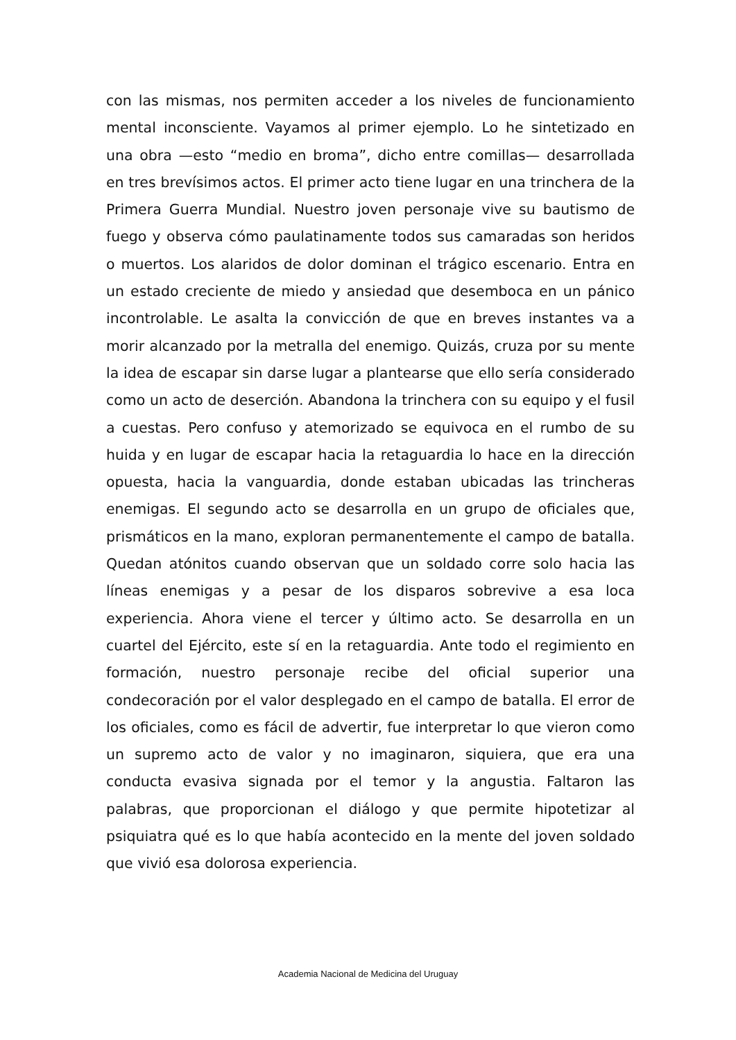con las mismas, nos permiten acceder a los niveles de funcionamiento mental inconsciente. Vayamos al primer ejemplo. Lo he sintetizado en una obra —esto “medio en broma”, dicho entre comillas— desarrollada en tres brevísimos actos. El primer acto tiene lugar en una trinchera de la Primera Guerra Mundial. Nuestro joven personaje vive su bautismo de fuego y observa cómo paulatinamente todos sus camaradas son heridos o muertos. Los alaridos de dolor dominan el trágico escenario. Entra en un estado creciente de miedo y ansiedad que desemboca en un pánico incontrolable. Le asalta la convicción de que en breves instantes va a morir alcanzado por la metralla del enemigo. Quizás, cruza por su mente la idea de escapar sin darse lugar a plantearse que ello sería considerado como un acto de deserción. Abandona la trinchera con su equipo y el fusil a cuestas. Pero confuso y atemorizado se equivoca en el rumbo de su huida y en lugar de escapar hacia la retaguardia lo hace en la dirección opuesta, hacia la vanguardia, donde estaban ubicadas las trincheras enemigas. El segundo acto se desarrolla en un grupo de oficiales que, prismáticos en la mano, exploran permanentemente el campo de batalla. Quedan atónitos cuando observan que un soldado corre solo hacia las líneas enemigas y a pesar de los disparos sobrevive a esa loca experiencia. Ahora viene el tercer y último acto. Se desarrolla en un cuartel del Ejército, este sí en la retaguardia. Ante todo el regimiento en formación, nuestro personaje recibe del oficial superior una condecoración por el valor desplegado en el campo de batalla. El error de los oficiales, como es fácil de advertir, fue interpretar lo que vieron como un supremo acto de valor y no imaginaron, siquiera, que era una conducta evasiva signada por el temor y la angustia. Faltaron las palabras, que proporcionan el diálogo y que permite hipotetizar al psiquiatra qué es lo que había acontecido en la mente del joven soldado que vivió esa dolorosa experiencia.
Academia Nacional de Medicina del Uruguay